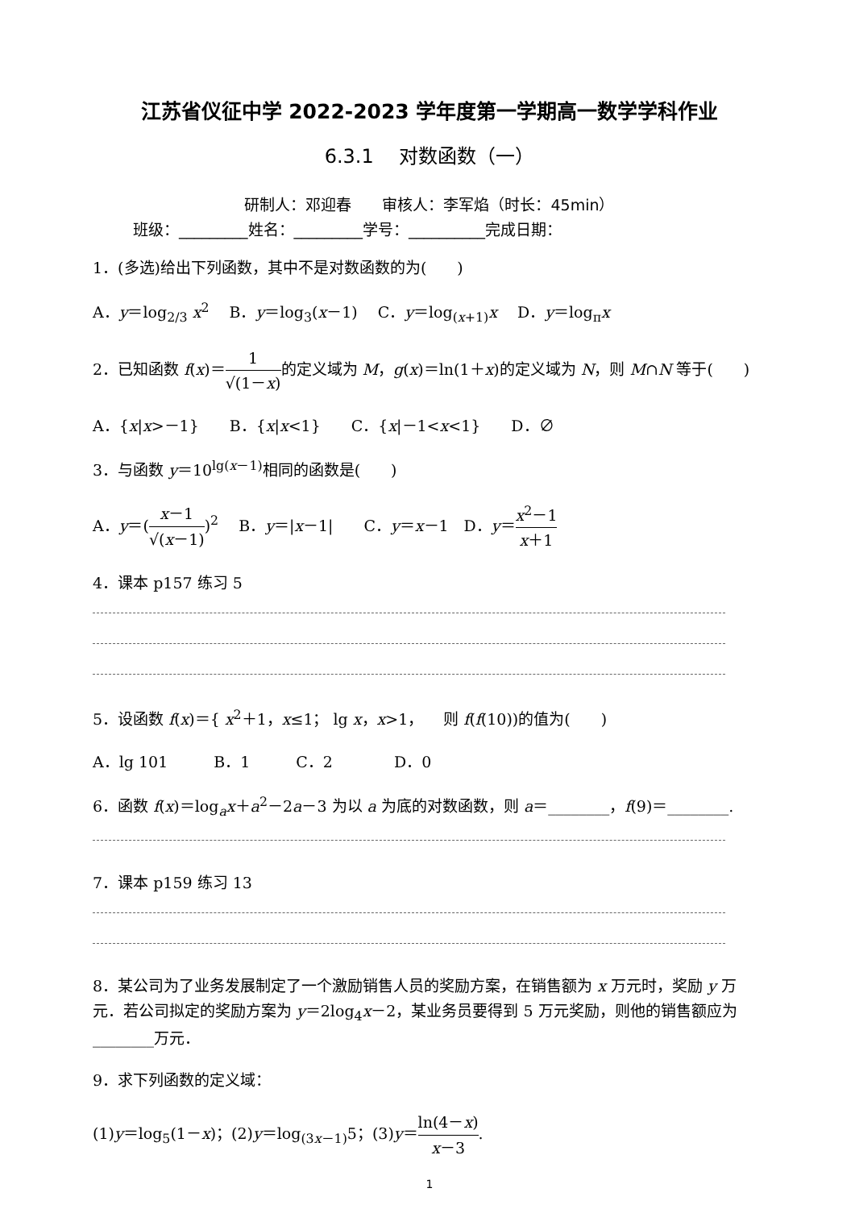江苏省仪征中学 2022-2023 学年度第一学期高一数学学科作业
6.3.1　 对数函数（一）
研制人：邓迎春　　审核人：李军焰（时长：45min）
班级：_________姓名：_________学号：__________完成日期：
1．(多选)给出下列函数，其中不是对数函数的为(　　)
A．y＝log<sub>2/3</sub> x<sup>2</sup>　 B．y＝log<sub>3</sub>(x－1)　 C．y＝log<sub>(x+1)</sub>x　 D．y＝log<sub>π</sub>x
2．已知函数 f(x)＝1 √(1－x) 的定义域为 M，g(x)＝ln(1＋x)的定义域为 N，则 M∩N 等于(　　)
A．{x|x>－1}　　B．{x|x<1}　　C．{x|－1<x<1}　　D．∅
3．与函数 y＝10<sup>lg(x－1)</sup>相同的函数是(　　)
A．y＝(x－1 √(x－1))<sup>2</sup>　 B．y＝|x－1|　　C．y＝x－1　D．y＝x<sup>2</sup>－1 x＋1
4．课本 p157 练习 5
5．设函数 f(x)＝{ x<sup>2</sup>＋1，x≤1； lg x，x>1， 　则 f(f(10))的值为(　　)
A．lg 101　　　B．1　　　C．2　　　　D．0
6．函数 f(x)＝log<sub>a</sub>x＋a<sup>2</sup>－2a－3 为以 a 为底的对数函数，则 a＝________，f(9)＝________.
7．课本 p159 练习 13
8．某公司为了业务发展制定了一个激励销售人员的奖励方案，在销售额为 x 万元时，奖励 y 万元．若公司拟定的奖励方案为 y＝2log<sub>4</sub>x－2，某业务员要得到 5 万元奖励，则他的销售额应为________万元．
9．求下列函数的定义域：
(1)y＝log<sub>5</sub>(1－x)；(2)y＝log<sub>(3x－1)</sub>5；(3)y＝ln(4－x) x－3.
1